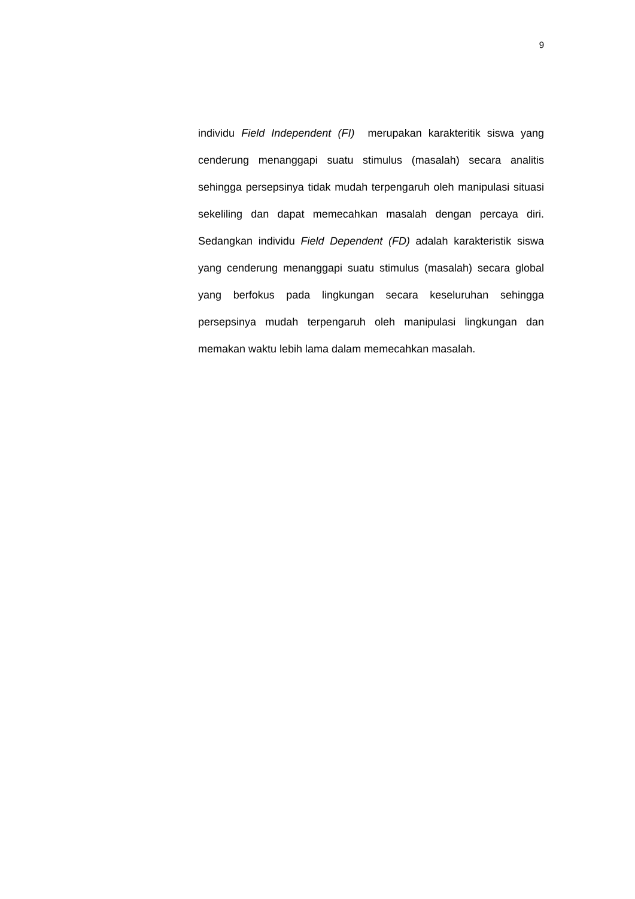9
individu Field Independent (FI) merupakan karakteritik siswa yang cenderung menanggapi suatu stimulus (masalah) secara analitis sehingga persepsinya tidak mudah terpengaruh oleh manipulasi situasi sekeliling dan dapat memecahkan masalah dengan percaya diri. Sedangkan individu Field Dependent (FD) adalah karakteristik siswa yang cenderung menanggapi suatu stimulus (masalah) secara global yang berfokus pada lingkungan secara keseluruhan sehingga persepsinya mudah terpengaruh oleh manipulasi lingkungan dan memakan waktu lebih lama dalam memecahkan masalah.